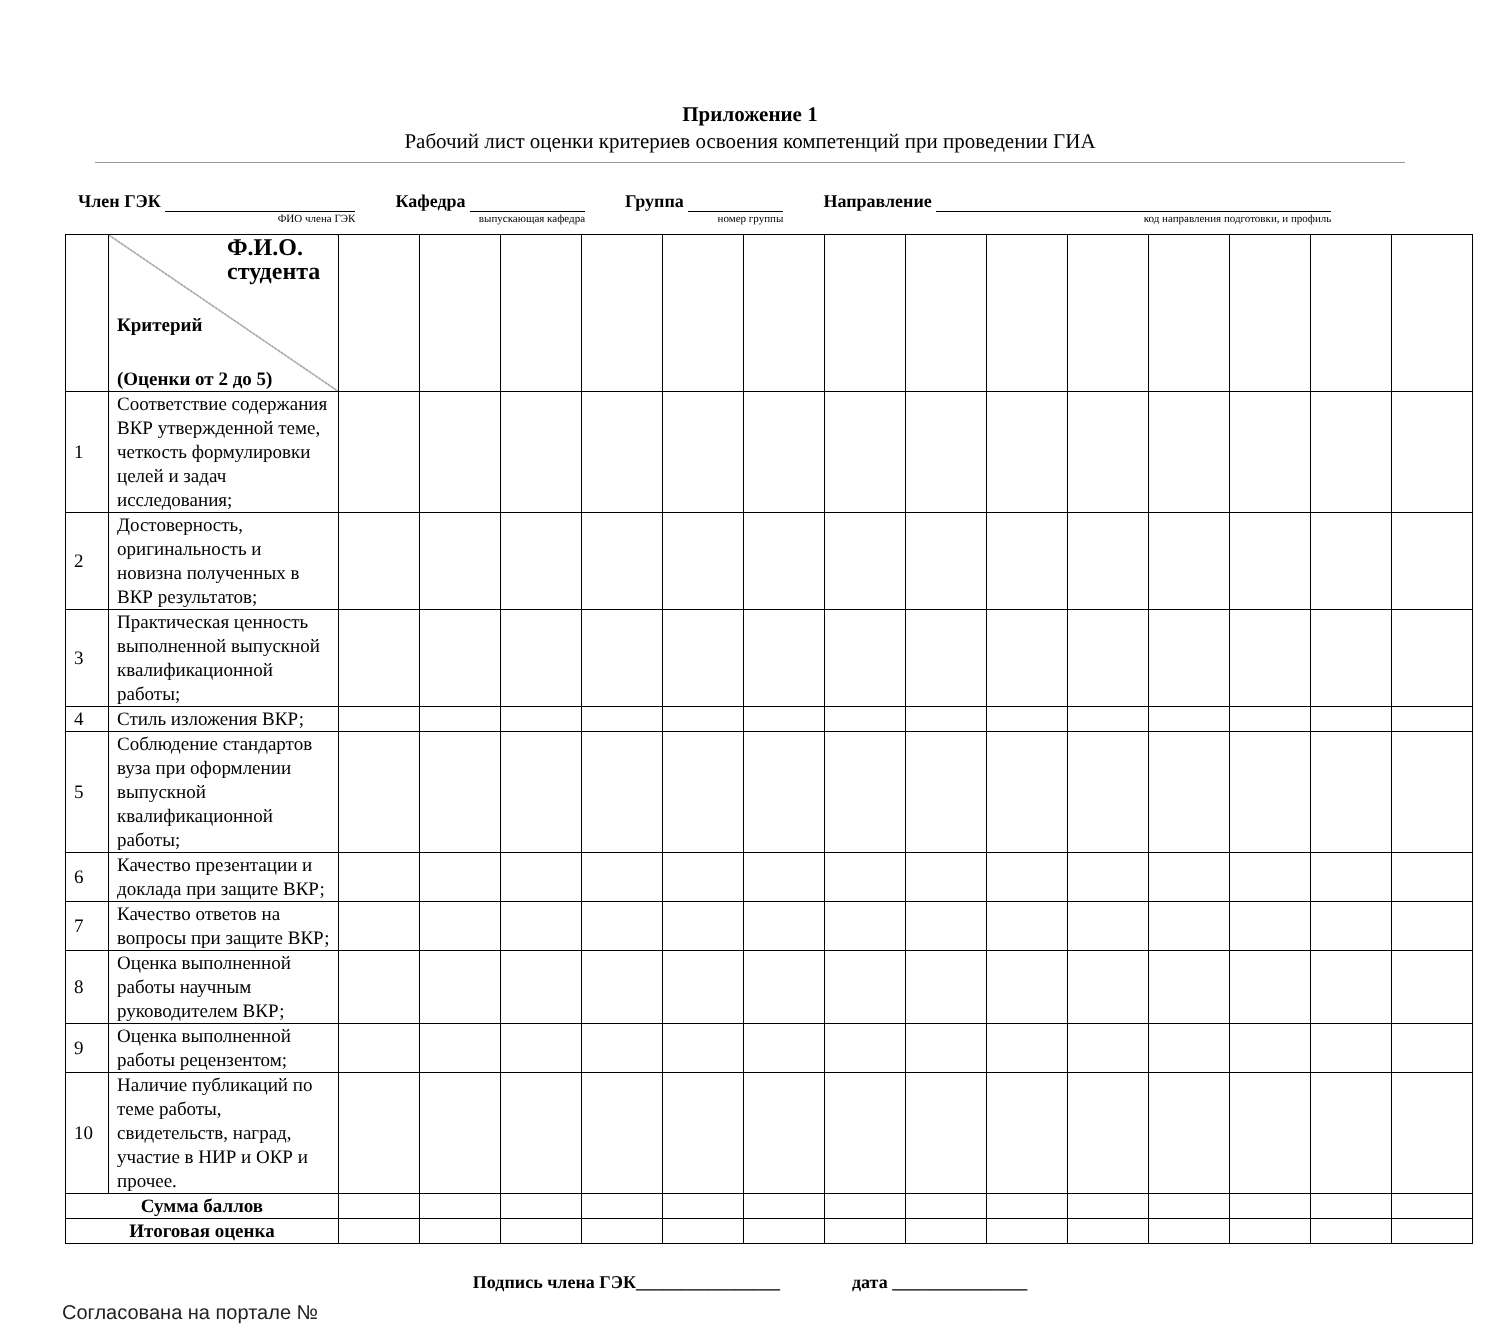Приложение 1
Рабочий лист оценки критериев освоения компетенций при проведении ГИА
Член ГЭК
ФИО члена ГЭК
Кафедра
выпускающая кафедра
Группа
номер группы
Направление
код направления подготовки, и профиль
| | Ф.И.О. студента Критерий (Оценки от 2 до 5) | | | | | | | | | | | | | | |
| 1 | Соответствие содержания ВКР утвержденной теме, четкость формулировки целей и задач исследования; | | | | | | | | | | | | | | |
| 2 | Достоверность, оригинальность и новизна полученных в ВКР результатов; | | | | | | | | | | | | | | |
| 3 | Практическая ценность выполненной выпускной квалификационной работы; | | | | | | | | | | | | | | |
| 4 | Стиль изложения ВКР; | | | | | | | | | | | | | | |
| 5 | Соблюдение стандартов вуза при оформлении выпускной квалификационной работы; | | | | | | | | | | | | | | |
| 6 | Качество презентации и доклада при защите ВКР; | | | | | | | | | | | | | | |
| 7 | Качество ответов на вопросы при защите ВКР; | | | | | | | | | | | | | | |
| 8 | Оценка выполненной работы научным руководителем ВКР; | | | | | | | | | | | | | | |
| 9 | Оценка выполненной работы рецензентом; | | | | | | | | | | | | | | |
| 10 | Наличие публикаций по теме работы, свидетельств, наград, участие в НИР и ОКР и прочее. | | | | | | | | | | | | | | |
| Сумма баллов | | | | | | | | | | | | | | | |
| Итоговая оценка | | | | | | | | | | | | | | | |
Подпись члена ГЭК________________ дата _______________
Согласована на портале №